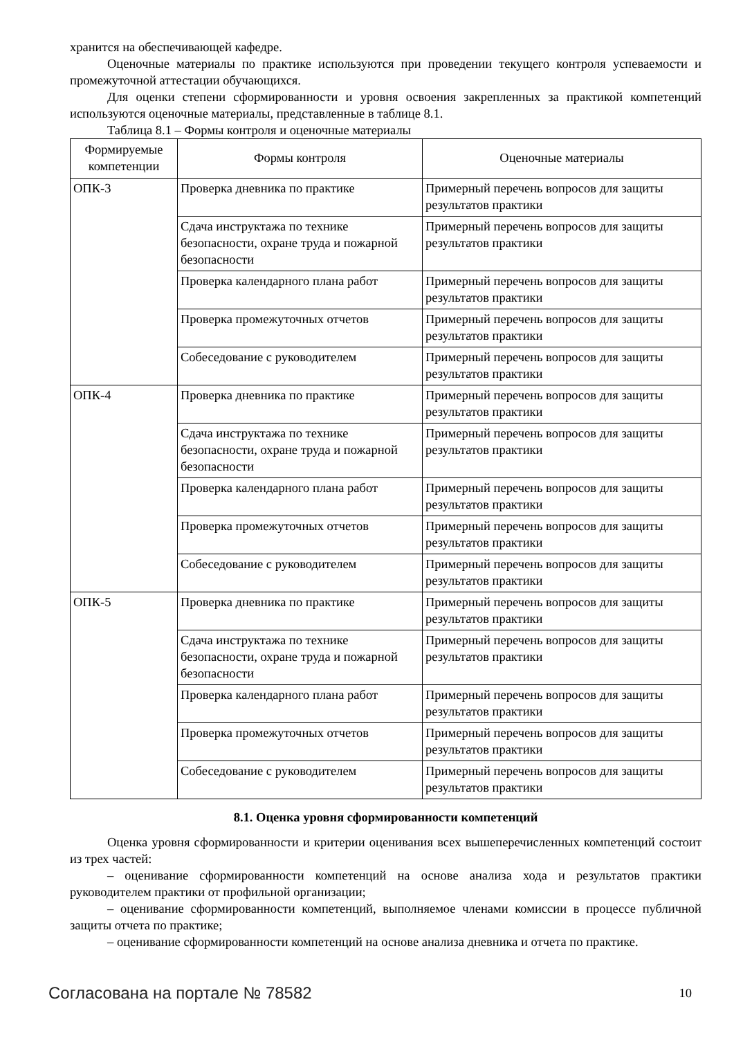хранится на обеспечивающей кафедре.
Оценочные материалы по практике используются при проведении текущего контроля успеваемости и промежуточной аттестации обучающихся.
Для оценки степени сформированности и уровня освоения закрепленных за практикой компетенций используются оценочные материалы, представленные в таблице 8.1.
Таблица 8.1 – Формы контроля и оценочные материалы
| Формируемые компетенции | Формы контроля | Оценочные материалы |
| --- | --- | --- |
| ОПК-3 | Проверка дневника по практике | Примерный перечень вопросов для защиты результатов практики |
| | Сдача инструктажа по технике безопасности, охране труда и пожарной безопасности | Примерный перечень вопросов для защиты результатов практики |
| | Проверка календарного плана работ | Примерный перечень вопросов для защиты результатов практики |
| | Проверка промежуточных отчетов | Примерный перечень вопросов для защиты результатов практики |
| | Собеседование с руководителем | Примерный перечень вопросов для защиты результатов практики |
| ОПК-4 | Проверка дневника по практике | Примерный перечень вопросов для защиты результатов практики |
| | Сдача инструктажа по технике безопасности, охране труда и пожарной безопасности | Примерный перечень вопросов для защиты результатов практики |
| | Проверка календарного плана работ | Примерный перечень вопросов для защиты результатов практики |
| | Проверка промежуточных отчетов | Примерный перечень вопросов для защиты результатов практики |
| | Собеседование с руководителем | Примерный перечень вопросов для защиты результатов практики |
| ОПК-5 | Проверка дневника по практике | Примерный перечень вопросов для защиты результатов практики |
| | Сдача инструктажа по технике безопасности, охране труда и пожарной безопасности | Примерный перечень вопросов для защиты результатов практики |
| | Проверка календарного плана работ | Примерный перечень вопросов для защиты результатов практики |
| | Проверка промежуточных отчетов | Примерный перечень вопросов для защиты результатов практики |
| | Собеседование с руководителем | Примерный перечень вопросов для защиты результатов практики |
8.1. Оценка уровня сформированности компетенций
Оценка уровня сформированности и критерии оценивания всех вышеперечисленных компетенций состоит из трех частей:
– оценивание сформированности компетенций на основе анализа хода и результатов практики руководителем практики от профильной организации;
– оценивание сформированности компетенций, выполняемое членами комиссии в процессе публичной защиты отчета по практике;
– оценивание сформированности компетенций на основе анализа дневника и отчета по практике.
Согласована на портале № 78582 10